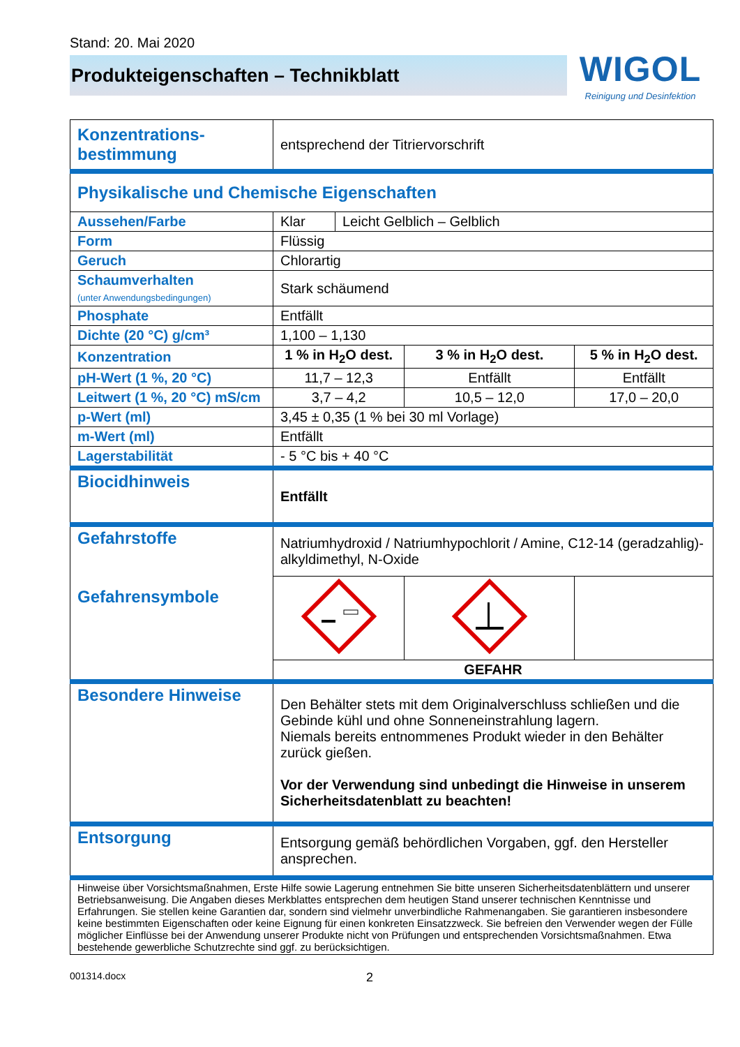Stand: 20. Mai 2020
Produkteigenschaften – Technikblatt
WIGOL
Reinigung und Desinfektion
| Konzentrations- bestimmung | entsprechend der Titriervorschrift | | | |
| Physikalische und Chemische Eigenschaften | | | | |
| Aussehen/Farbe | Klar | Leicht Gelblich – Gelblich | | |
| Form | Flüssig | | | |
| Geruch | Chlorartig | | | |
| Schaumverhalten (unter Anwendungsbedingungen) | Stark schäumend | | | |
| Phosphate | Entfällt | | | |
| Dichte (20 °C) g/cm³ | 1,100 – 1,130 | | | |
| Konzentration | 1 % in H<sub>2</sub>O dest. | | 3 % in H<sub>2</sub>O dest. | 5 % in H<sub>2</sub>O dest. |
| pH-Wert (1 %, 20 °C) | 11,7 – 12,3 | | Entfällt | Entfällt |
| Leitwert (1 %, 20 °C) mS/cm | 3,7 – 4,2 | | 10,5 – 12,0 | 17,0 – 20,0 |
| p-Wert (ml) | 3,45 ± 0,35 (1 % bei 30 ml Vorlage) | | | |
| m-Wert (ml) | Entfällt | | | |
| Lagerstabilität | - 5 °C bis + 40 °C | | | |
| Biocidhinweis | Entfällt | | | |
| Gefahrstoffe Gefahrensymbole | Natriumhydroxid / Natriumhypochlorit / Amine, C12-14 (geradzahlig)-alkyldimethyl, N-Oxide | | | |
| | GEFAHR | | | |
| Besondere Hinweise | Den Behälter stets mit dem Originalverschluss schließen und die Gebinde kühl und ohne Sonneneinstrahlung lagern. Niemals bereits entnommenes Produkt wieder in den Behälter zurück gießen. Vor der Verwendung sind unbedingt die Hinweise in unserem Sicherheitsdatenblatt zu beachten! | | | |
| Entsorgung | Entsorgung gemäß behördlichen Vorgaben, ggf. den Hersteller ansprechen. | | | |
| Hinweise über Vorsichtsmaßnahmen, Erste Hilfe sowie Lagerung entnehmen Sie bitte unseren Sicherheitsdatenblättern und unserer Betriebsanweisung. Die Angaben dieses Merkblattes entsprechen dem heutigen Stand unserer technischen Kenntnisse und Erfahrungen. Sie stellen keine Garantien dar, sondern sind vielmehr unverbindliche Rahmenangaben. Sie garantieren insbesondere keine bestimmten Eigenschaften oder keine Eignung für einen konkreten Einsatzzweck. Sie befreien den Verwender wegen der Fülle möglicher Einflüsse bei der Anwendung unserer Produkte nicht von Prüfungen und entsprechenden Vorsichtsmaßnahmen. Etwa bestehende gewerbliche Schutzrechte sind ggf. zu berücksichtigen. | | | | |
001314.docx 2